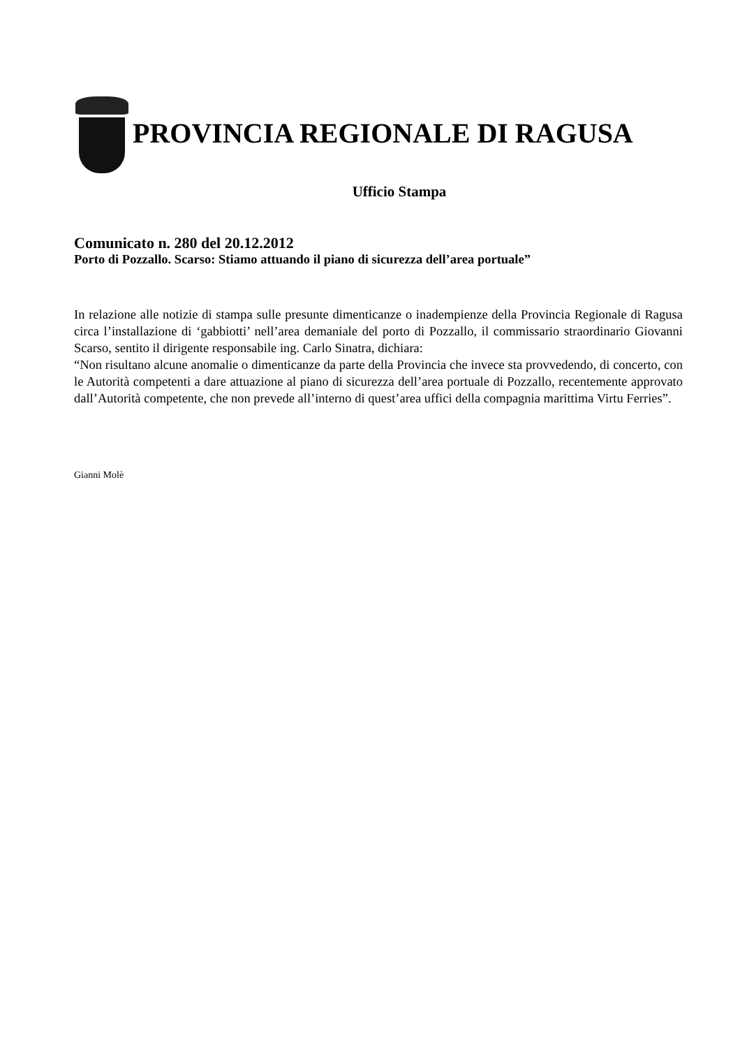PROVINCIA REGIONALE DI RAGUSA
Ufficio Stampa
Comunicato n. 280 del 20.12.2012
Porto di Pozzallo. Scarso: Stiamo attuando il piano di sicurezza dell’area portuale”
In relazione alle notizie di stampa sulle presunte dimenticanze o inadempienze della Provincia Regionale di Ragusa circa l’installazione di ‘gabbiotti’ nell’area demaniale del porto di Pozzallo, il commissario straordinario Giovanni Scarso, sentito il dirigente responsabile ing. Carlo Sinatra, dichiara:
“Non risultano alcune anomalie o dimenticanze da parte della Provincia che invece sta provvedendo, di concerto, con le Autorità competenti a dare attuazione al piano di sicurezza dell’area portuale di Pozzallo, recentemente approvato dall’Autorità competente, che non prevede all’interno di quest’area uffici della compagnia marittima Virtu Ferries”.
Gianni Molè